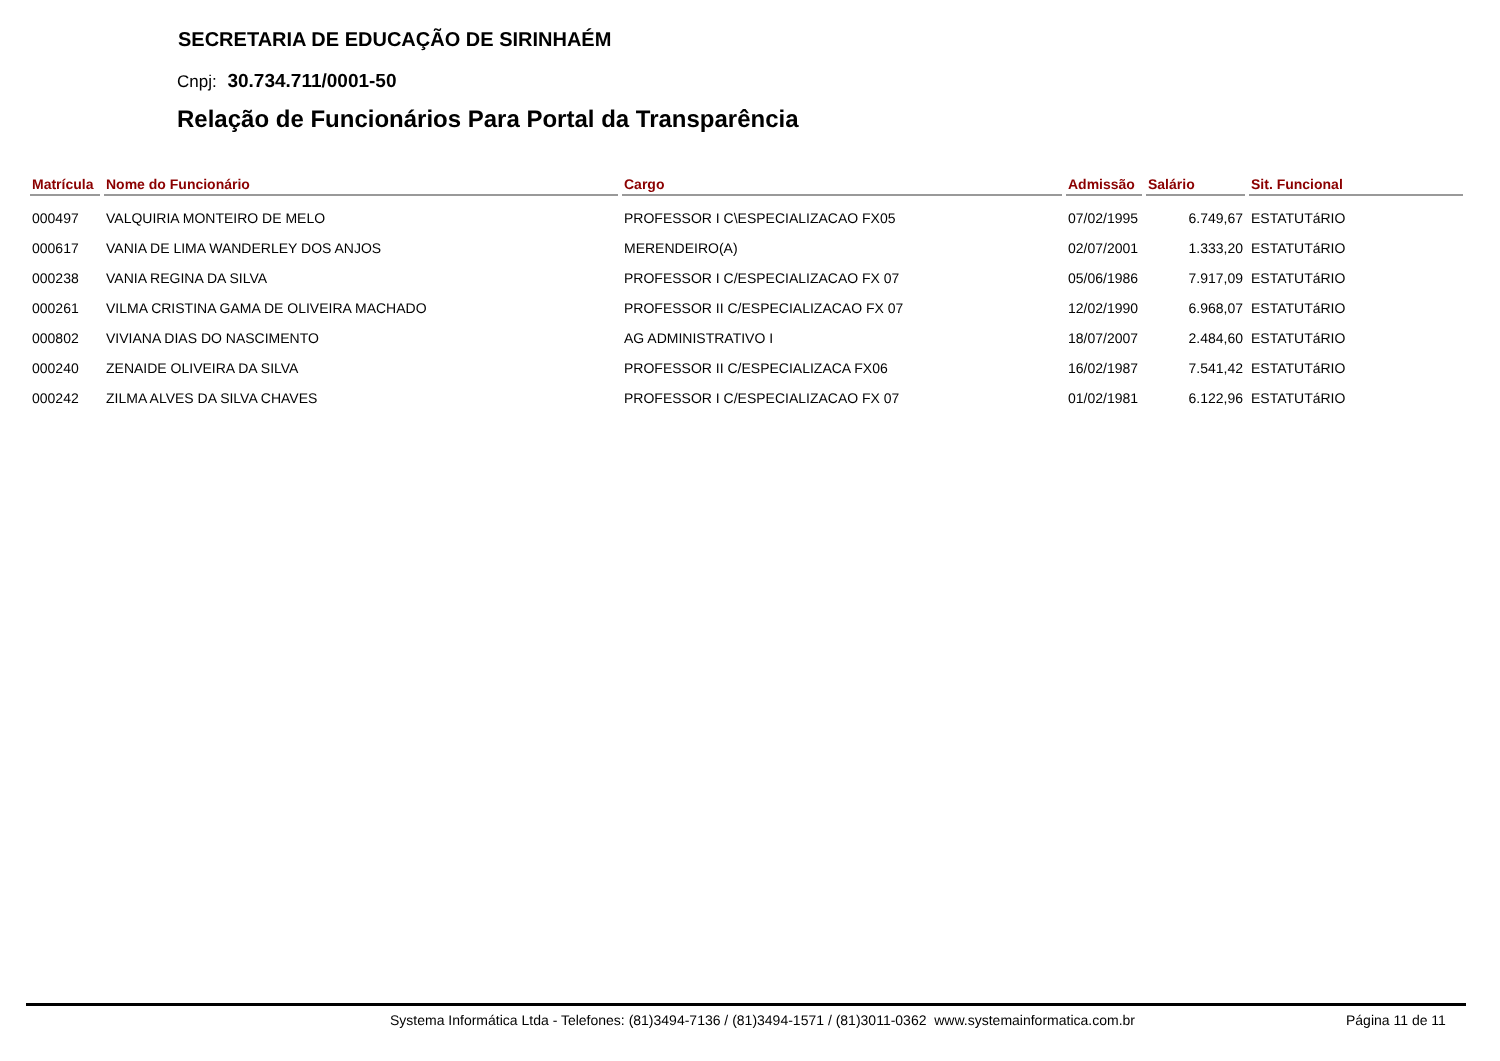SECRETARIA DE EDUCAÇÃO DE SIRINHAÉM
Cnpj: 30.734.711/0001-50
Relação de Funcionários Para Portal da Transparência
| Matrícula | Nome do Funcionário | Cargo | Admissão | Salário | Sit. Funcional |
| --- | --- | --- | --- | --- | --- |
| 000497 | VALQUIRIA MONTEIRO DE MELO | PROFESSOR I C\ESPECIALIZACAO FX05 | 07/02/1995 | 6.749,67 | ESTATUTáRIO |
| 000617 | VANIA DE LIMA WANDERLEY DOS ANJOS | MERENDEIRO(A) | 02/07/2001 | 1.333,20 | ESTATUTáRIO |
| 000238 | VANIA REGINA DA SILVA | PROFESSOR I C/ESPECIALIZACAO FX 07 | 05/06/1986 | 7.917,09 | ESTATUTáRIO |
| 000261 | VILMA CRISTINA GAMA DE OLIVEIRA MACHADO | PROFESSOR II C/ESPECIALIZACAO FX 07 | 12/02/1990 | 6.968,07 | ESTATUTáRIO |
| 000802 | VIVIANA DIAS DO NASCIMENTO | AG ADMINISTRATIVO I | 18/07/2007 | 2.484,60 | ESTATUTáRIO |
| 000240 | ZENAIDE OLIVEIRA DA SILVA | PROFESSOR II C/ESPECIALIZACA FX06 | 16/02/1987 | 7.541,42 | ESTATUTáRIO |
| 000242 | ZILMA ALVES DA SILVA CHAVES | PROFESSOR I C/ESPECIALIZACAO FX 07 | 01/02/1981 | 6.122,96 | ESTATUTáRIO |
Systema Informática Ltda - Telefones: (81)3494-7136 / (81)3494-1571 / (81)3011-0362 www.systemainformatica.com.br Página 11 de 11